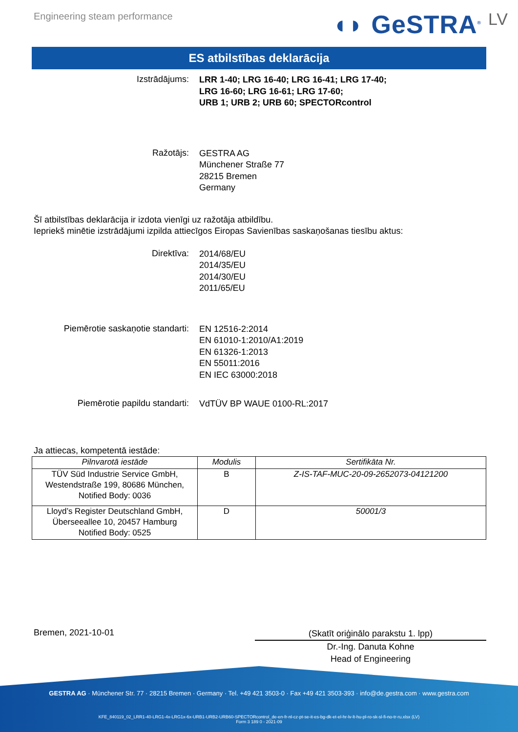Engineering steam performance
◖◗ GeSTRA<sup>®</sup> LV
ES atbilstības deklarācija
Izstrādājums:
LRR 1-40; LRG 16-40; LRG 16-41; LRG 17-40;
LRG 16-60; LRG 16-61; LRG 17-60;
URB 1; URB 2; URB 60; SPECTORcontrol
Ražotājs:
GESTRA AG
Münchener Straße 77
28215 Bremen
Germany
Šī atbilstības deklarācija ir izdota vienīgi uz ražotāja atbildību.
Iepriekš minētie izstrādājumi izpilda attiecīgos Eiropas Savienības saskaņošanas tiesību aktus:
Direktīva:
2014/68/EU
2014/35/EU
2014/30/EU
2011/65/EU
Piemērotie saskaņotie standarti:
EN 12516-2:2014
EN 61010-1:2010/A1:2019
EN 61326-1:2013
EN 55011:2016
EN IEC 63000:2018
Piemērotie papildu standarti:
VdTÜV BP WAUE 0100-RL:2017
Ja attiecas, kompetentā iestāde:
| Pilnvarotā iestāde | Modulis | Sertifikāta Nr. |
| --- | --- | --- |
| TÜV Süd Industrie Service GmbH, Westendstraße 199, 80686 München, Notified Body: 0036 | B | Z-IS-TAF-MUC-20-09-2652073-04121200 |
| Lloyd’s Register Deutschland GmbH, Überseeallee 10, 20457 Hamburg Notified Body: 0525 | D | 50001/3 |
Bremen, 2021-10-01
(Skatīt oriģinālo parakstu 1. lpp)
Dr.-Ing. Danuta Kohne
Head of Engineering
GESTRA AG · Münchener Str. 77 · 28215 Bremen · Germany · Tel. +49 421 3503-0 · Fax +49 421 3503-393 · info@de.gestra.com · www.gestra.com
KFE_840119_02_LRR1-40-LRG1-4x-LRG1x-6x-URB1-URB2-URB60-SPECTORcontrol_de-en-fr-nl-cz-pt-se-it-es-bg-dk-et-el-hr-lv-lt-hu-pl-ro-sk-sl-fi-no-tr-ru.xlsx (LV)
Form 3 189 0 - 2021-09